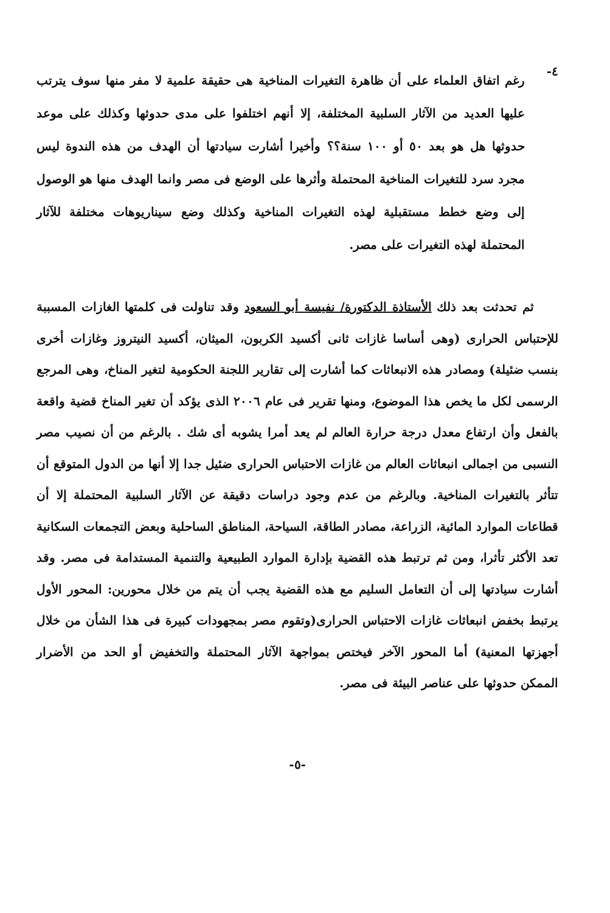٤-
رغم اتفاق العلماء على أن ظاهرة التغيرات المناخية هى حقيقة علمية لا مفر منها سوف يترتب عليها العديد من الآثار السلبية المختلفة، إلا أنهم اختلفوا على مدى حدوثها وكذلك على موعد حدوثها هل هو بعد ٥٠ أو ١٠٠ سنة؟؟ وأخيرا أشارت سيادتها أن الهدف من هذه الندوة ليس مجرد سرد للتغيرات المناخية المحتملة وأثرها على الوضع فى مصر وانما الهدف منها هو الوصول إلى وضع خطط مستقبلية لهذه التغيرات المناخية وكذلك وضع سيناريوهات مختلفة للآثار المحتملة لهذه التغيرات على مصر.
ثم تحدثت بعد ذلك الأستاذة الدكتورة/ نفيسة أبو السعود وقد تناولت فى كلمتها الغازات المسببة للإحتباس الحرارى (وهى أساسا غازات ثانى أكسيد الكربون، الميثان، أكسيد النيتروز وغازات أخرى بنسب ضئيلة) ومصادر هذه الانبعاثات كما أشارت إلى تقارير اللجنة الحكومية لتغير المناخ، وهى المرجع الرسمى لكل ما يخص هذا الموضوع، ومنها تقرير فى عام ٢٠٠٦ الذى يؤكد أن تغير المناخ قضية واقعة بالفعل وأن ارتفاع معدل درجة حرارة العالم لم يعد أمرا يشوبه أى شك . بالرغم من أن نصيب مصر النسبى من اجمالى انبعاثات العالم من غازات الاحتباس الحرارى ضئيل جدا إلا أنها من الدول المتوقع أن تتأثر بالتغيرات المناخية. وبالرغم من عدم وجود دراسات دقيقة عن الآثار السلبية المحتملة إلا أن قطاعات الموارد المائية، الزراعة، مصادر الطاقة، السياحة، المناطق الساحلية وبعض التجمعات السكانية تعد الأكثر تأثرا، ومن ثم ترتبط هذه القضية بإدارة الموارد الطبيعية والتنمية المستدامة فى مصر. وقد أشارت سيادتها إلى أن التعامل السليم مع هذه القضية يجب أن يتم من خلال محورين: المحور الأول يرتبط بخفض انبعاثات غازات الاحتباس الحرارى(وتقوم مصر بمجهودات كبيرة فى هذا الشأن من خلال أجهزتها المعنية) أما المحور الآخر فيختص بمواجهة الآثار المحتملة والتخفيض أو الحد من الأضرار الممكن حدوثها على عناصر البيئة فى مصر.
-٥-